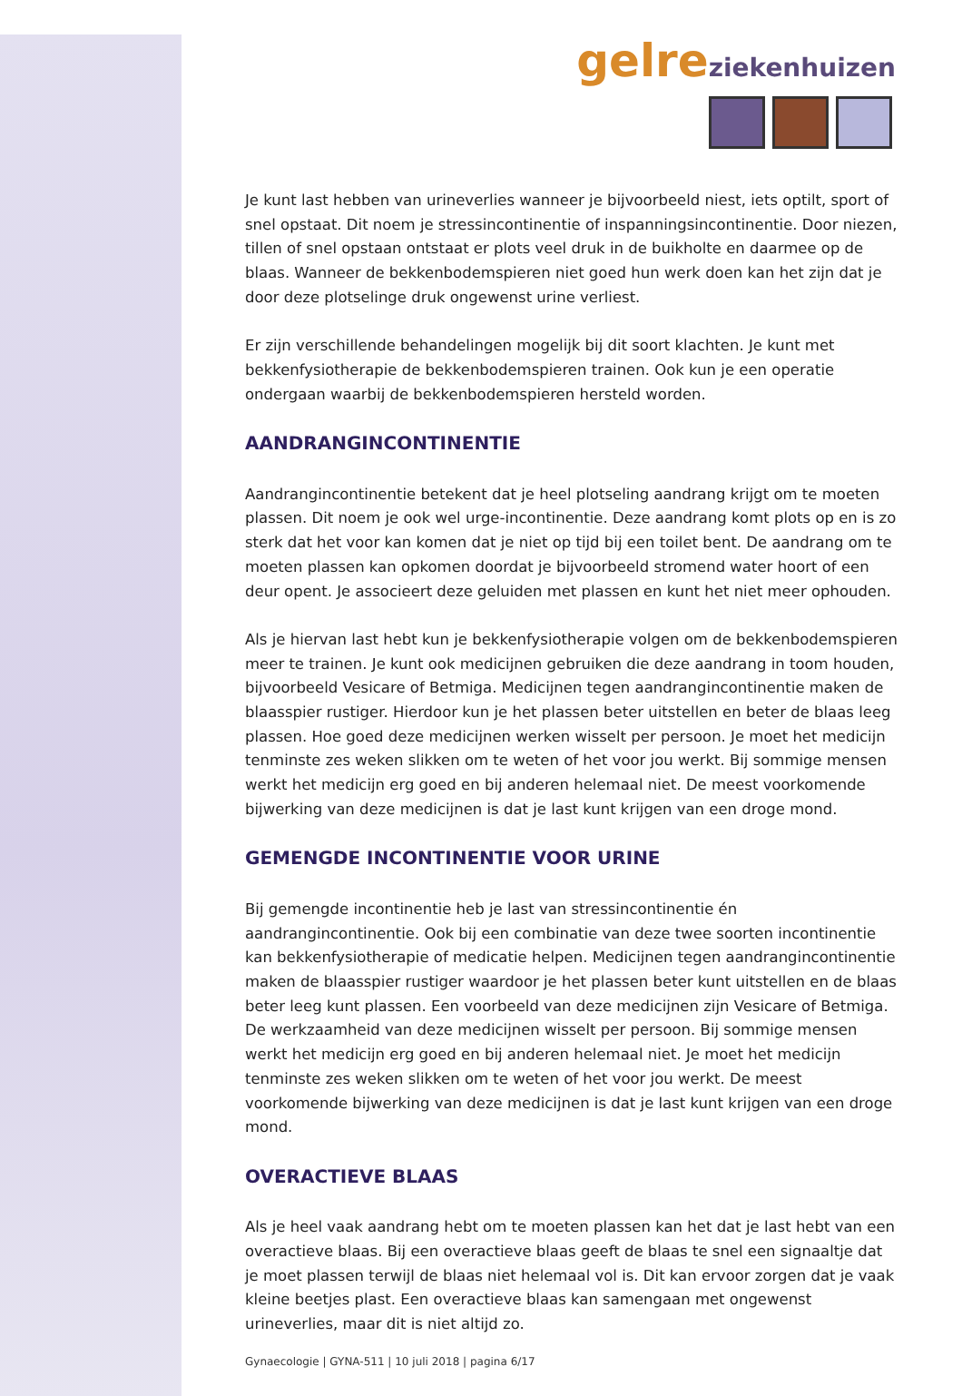gelre ziekenhuizen
Je kunt last hebben van urineverlies wanneer je bijvoorbeeld niest, iets optilt, sport of snel opstaat. Dit noem je stressincontinentie of inspanningsincontinentie. Door niezen, tillen of snel opstaan ontstaat er plots veel druk in de buikholte en daarmee op de blaas. Wanneer de bekkenbodemspieren niet goed hun werk doen kan het zijn dat je door deze plotselinge druk ongewenst urine verliest.
Er zijn verschillende behandelingen mogelijk bij dit soort klachten. Je kunt met bekkenfysiotherapie de bekkenbodemspieren trainen. Ook kun je een operatie ondergaan waarbij de bekkenbodemspieren hersteld worden.
AANDRANGINCONTINENTIE
Aandrangincontinentie betekent dat je heel plotseling aandrang krijgt om te moeten plassen. Dit noem je ook wel urge-incontinentie. Deze aandrang komt plots op en is zo sterk dat het voor kan komen dat je niet op tijd bij een toilet bent. De aandrang om te moeten plassen kan opkomen doordat je bijvoorbeeld stromend water hoort of een deur opent. Je associeert deze geluiden met plassen en kunt het niet meer ophouden.
Als je hiervan last hebt kun je bekkenfysiotherapie volgen om de bekkenbodemspieren meer te trainen. Je kunt ook medicijnen gebruiken die deze aandrang in toom houden, bijvoorbeeld Vesicare of Betmiga. Medicijnen tegen aandrangincontinentie maken de blaasspier rustiger. Hierdoor kun je het plassen beter uitstellen en beter de blaas leeg plassen. Hoe goed deze medicijnen werken wisselt per persoon. Je moet het medicijn tenminste zes weken slikken om te weten of het voor jou werkt. Bij sommige mensen werkt het medicijn erg goed en bij anderen helemaal niet. De meest voorkomende bijwerking van deze medicijnen is dat je last kunt krijgen van een droge mond.
GEMENGDE INCONTINENTIE VOOR URINE
Bij gemengde incontinentie heb je last van stressincontinentie én aandrangincontinentie. Ook bij een combinatie van deze twee soorten incontinentie kan bekkenfysiotherapie of medicatie helpen. Medicijnen tegen aandrangincontinentie maken de blaasspier rustiger waardoor je het plassen beter kunt uitstellen en de blaas beter leeg kunt plassen. Een voorbeeld van deze medicijnen zijn Vesicare of Betmiga. De werkzaamheid van deze medicijnen wisselt per persoon. Bij sommige mensen werkt het medicijn erg goed en bij anderen helemaal niet. Je moet het medicijn tenminste zes weken slikken om te weten of het voor jou werkt. De meest voorkomende bijwerking van deze medicijnen is dat je last kunt krijgen van een droge mond.
OVERACTIEVE BLAAS
Als je heel vaak aandrang hebt om te moeten plassen kan het dat je last hebt van een overactieve blaas. Bij een overactieve blaas geeft de blaas te snel een signaaltje dat je moet plassen terwijl de blaas niet helemaal vol is. Dit kan ervoor zorgen dat je vaak kleine beetjes plast. Een overactieve blaas kan samengaan met ongewenst urineverlies, maar dit is niet altijd zo.
Gynaecologie | GYNA-511 | 10 juli 2018 | pagina 6/17